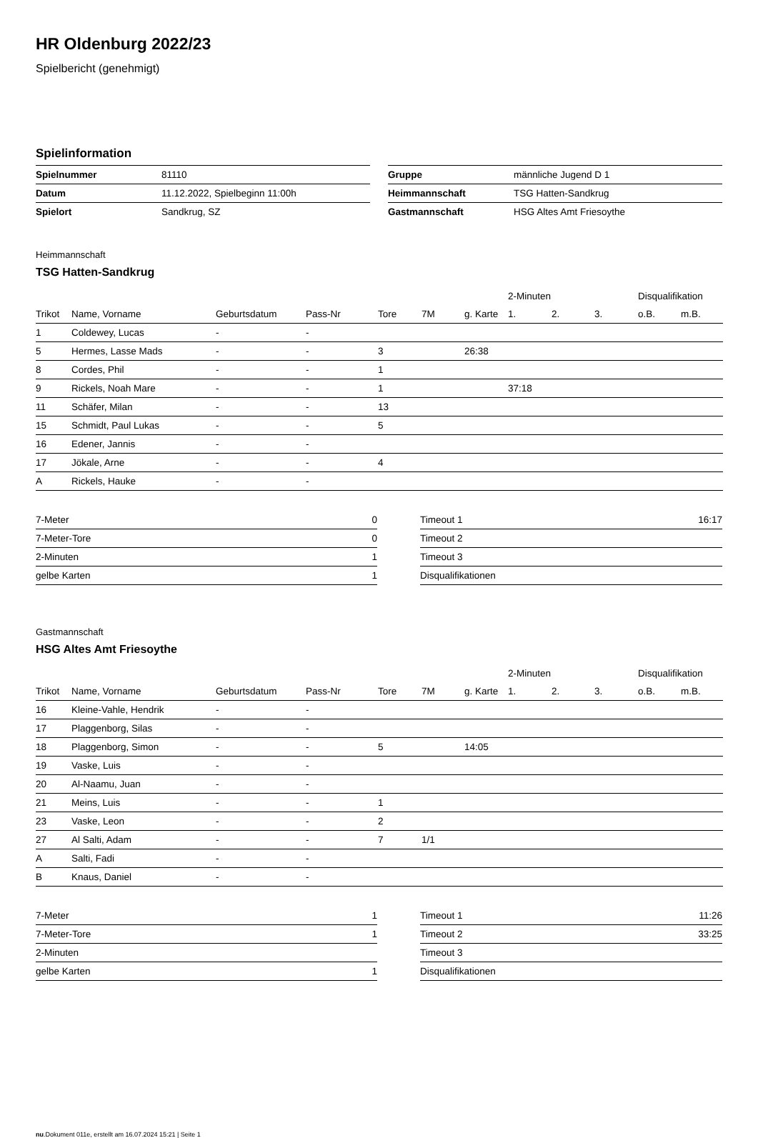HR Oldenburg 2022/23
Spielbericht (genehmigt)
Spielinformation
| Spielnummer | 81110 |
| Datum | 11.12.2022, Spielbeginn 11:00h |
| Spielort | Sandkrug, SZ |
| Gruppe | männliche Jugend D 1 |
| Heimmannschaft | TSG Hatten-Sandkrug |
| Gastmannschaft | HSG Altes Amt Friesoythe |
Heimmannschaft
TSG Hatten-Sandkrug
| | | | | | | | 2-Minuten | | | Disqualifikation | |
| --- | --- | --- | --- | --- | --- | --- | --- | --- | --- | --- | --- |
| Trikot | Name, Vorname | Geburtsdatum | Pass-Nr | Tore | 7M | g. Karte | 1. | 2. | 3. | o.B. | m.B. |
| 1 | Coldewey, Lucas | - | - | | | | | | | | |
| 5 | Hermes, Lasse Mads | - | - | 3 | | 26:38 | | | | | |
| 8 | Cordes, Phil | - | - | 1 | | | | | | | |
| 9 | Rickels, Noah Mare | - | - | 1 | | | 37:18 | | | | |
| 11 | Schäfer, Milan | - | - | 13 | | | | | | | |
| 15 | Schmidt, Paul Lukas | - | - | 5 | | | | | | | |
| 16 | Edener, Jannis | - | - | | | | | | | | |
| 17 | Jökale, Arne | - | - | 4 | | | | | | | |
| A | Rickels, Hauke | - | - | | | | | | | | |
| 7-Meter | 0 |
| 7-Meter-Tore | 0 |
| 2-Minuten | 1 |
| gelbe Karten | 1 |
| Timeout 1 | 16:17 |
| Timeout 2 | |
| Timeout 3 | |
| Disqualifikationen | |
Gastmannschaft
HSG Altes Amt Friesoythe
| | | | | | | | 2-Minuten | | | Disqualifikation | |
| --- | --- | --- | --- | --- | --- | --- | --- | --- | --- | --- | --- |
| Trikot | Name, Vorname | Geburtsdatum | Pass-Nr | Tore | 7M | g. Karte | 1. | 2. | 3. | o.B. | m.B. |
| 16 | Kleine-Vahle, Hendrik | - | - | | | | | | | | |
| 17 | Plaggenborg, Silas | - | - | | | | | | | | |
| 18 | Plaggenborg, Simon | - | - | 5 | | 14:05 | | | | | |
| 19 | Vaske, Luis | - | - | | | | | | | | |
| 20 | Al-Naamu, Juan | - | - | | | | | | | | |
| 21 | Meins, Luis | - | - | 1 | | | | | | | |
| 23 | Vaske, Leon | - | - | 2 | | | | | | | |
| 27 | Al Salti, Adam | - | - | 7 | 1/1 | | | | | | |
| A | Salti, Fadi | - | - | | | | | | | | |
| B | Knaus, Daniel | - | - | | | | | | | | |
| 7-Meter | 1 |
| 7-Meter-Tore | 1 |
| 2-Minuten | |
| gelbe Karten | 1 |
| Timeout 1 | 11:26 |
| Timeout 2 | 33:25 |
| Timeout 3 | |
| Disqualifikationen | |
nu.Dokument 011e, erstellt am 16.07.2024 15:21 | Seite 1